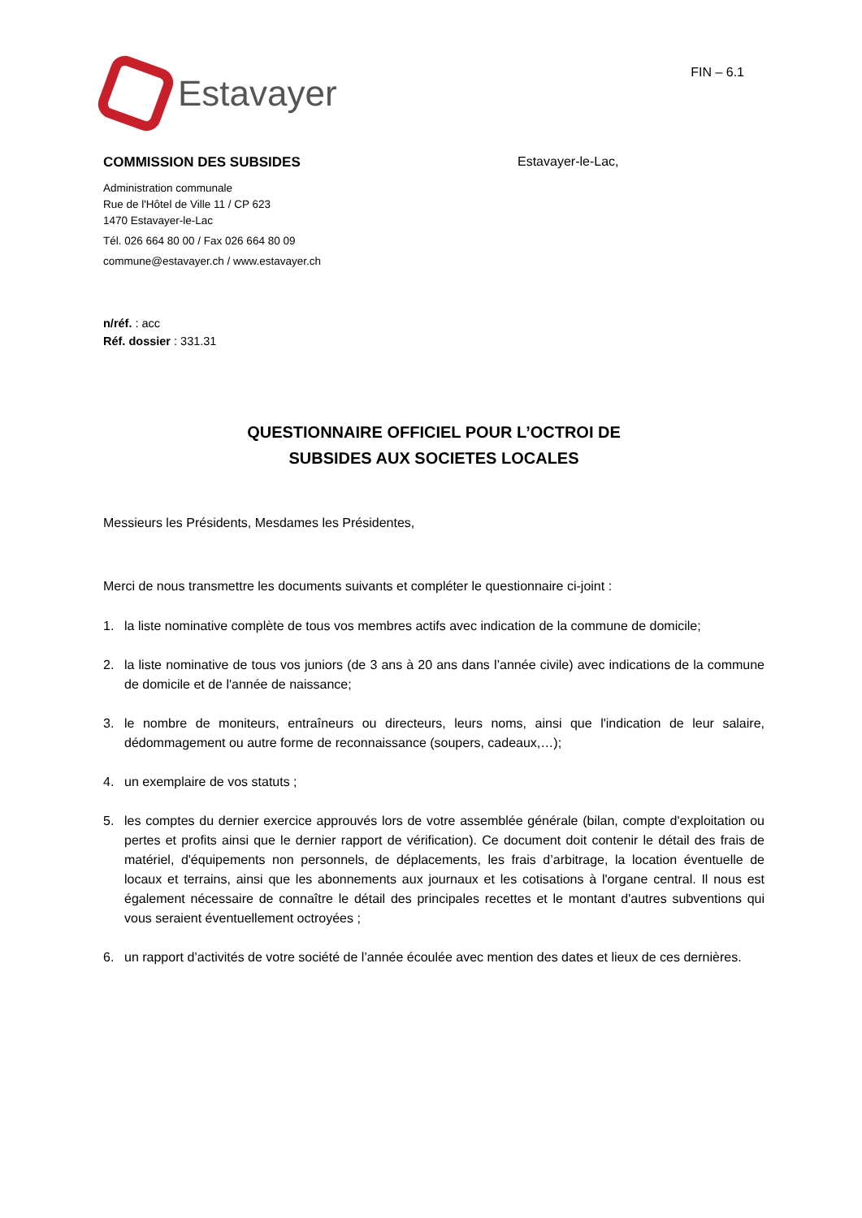Estavayer
FIN – 6.1
COMMISSION DES SUBSIDES
Administration communale
Rue de l'Hôtel de Ville 11 / CP 623
1470 Estavayer-le-Lac
Tél. 026 664 80 00 / Fax 026 664 80 09
commune@estavayer.ch / www.estavayer.ch
Estavayer-le-Lac,
n/réf. : acc
Réf. dossier : 331.31
QUESTIONNAIRE OFFICIEL POUR L’OCTROI DE
SUBSIDES AUX SOCIETES LOCALES
Messieurs les Présidents, Mesdames les Présidentes,
Merci de nous transmettre les documents suivants et compléter le questionnaire ci-joint :
1. la liste nominative complète de tous vos membres actifs avec indication de la commune de domicile;
2. la liste nominative de tous vos juniors (de 3 ans à 20 ans dans l’année civile) avec indications de la commune de domicile et de l'année de naissance;
3. le nombre de moniteurs, entraîneurs ou directeurs, leurs noms, ainsi que l'indication de leur salaire, dédommagement ou autre forme de reconnaissance (soupers, cadeaux,…);
4. un exemplaire de vos statuts ;
5. les comptes du dernier exercice approuvés lors de votre assemblée générale (bilan, compte d'exploitation ou pertes et profits ainsi que le dernier rapport de vérification). Ce document doit contenir le détail des frais de matériel, d'équipements non personnels, de déplacements, les frais d’arbitrage, la location éventuelle de locaux et terrains, ainsi que les abonnements aux journaux et les cotisations à l'organe central. Il nous est également nécessaire de connaître le détail des principales recettes et le montant d'autres subventions qui vous seraient éventuellement octroyées ;
6. un rapport d’activités de votre société de l’année écoulée avec mention des dates et lieux de ces dernières.